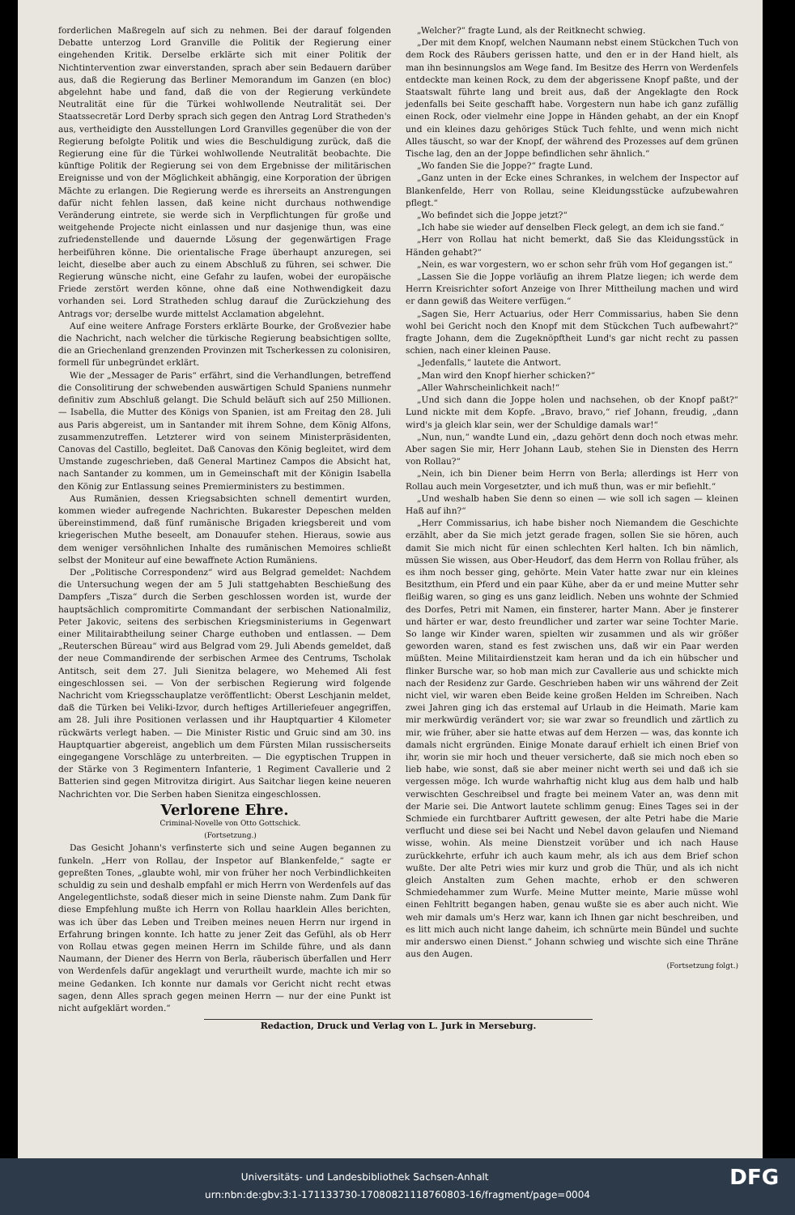forderlichen Maßregeln auf sich zu nehmen. Bei der darauf folgenden Debatte unterzog Lord Granville die Politik der Regierung einer eingehenden Kritik. Derselbe erklärte sich mit einer Politik der Nichtintervention zwar einverstanden, sprach aber sein Bedauern darüber aus, daß die Regierung das Berliner Memorandum im Ganzen (en bloc) abgelehnt habe und fand, daß die von der Regierung verkündete Neutralität eine für die Türkei wohlwollende Neutralität sei. Der Staatssecretär Lord Derby sprach sich gegen den Antrag Lord Stratheden's aus, vertheidigte den Ausstellungen Lord Granvilles gegenüber die von der Regierung befolgte Politik und wies die Beschuldigung zurück, daß die Regierung eine für die Türkei wohlwollende Neutralität beobachte. Die künftige Politik der Regierung sei von dem Ergebnisse der militärischen Ereignisse und von der Möglichkeit abhängig, eine Korporation der übrigen Mächte zu erlangen. Die Regierung werde es ihrerseits an Anstrengungen dafür nicht fehlen lassen, daß keine nicht durchaus nothwendige Veränderung eintrete, sie werde sich in Verpflichtungen für große und weitgehende Projecte nicht einlassen und nur dasjenige thun, was eine zufriedenstellende und dauernde Lösung der gegenwärtigen Frage herbeiführen könne. Die orientalische Frage überhaupt anzuregen, sei leicht, dieselbe aber auch zu einem Abschluß zu führen, sei schwer. Die Regierung wünsche nicht, eine Gefahr zu laufen, wobei der europäische Friede zerstört werden könne, ohne daß eine Nothwendigkeit dazu vorhanden sei. Lord Stratheden schlug darauf die Zurückziehung des Antrags vor; derselbe wurde mittelst Acclamation abgelehnt.
Auf eine weitere Anfrage Forsters erklärte Bourke, der Großvezier habe die Nachricht, nach welcher die türkische Regierung beabsichtigen sollte, die an Griechenland grenzenden Provinzen mit Tscherkessen zu colonisiren, formell für unbegründet erklärt.
Wie der „Messager de Paris“ erfährt, sind die Verhandlungen, betreffend die Consolitirung der schwebenden auswärtigen Schuld Spaniens nunmehr definitiv zum Abschluß gelangt. Die Schuld beläuft sich auf 250 Millionen. — Isabella, die Mutter des Königs von Spanien, ist am Freitag den 28. Juli aus Paris abgereist, um in Santander mit ihrem Sohne, dem König Alfons, zusammenzutreffen. Letzterer wird von seinem Ministerpräsidenten, Canovas del Castillo, begleitet. Daß Canovas den König begleitet, wird dem Umstande zugeschrieben, daß General Martinez Campos die Absicht hat, nach Santander zu kommen, um in Gemeinschaft mit der Königin Isabella den König zur Entlassung seines Premierministers zu bestimmen.
Aus Rumänien, dessen Kriegsabsichten schnell dementirt wurden, kommen wieder aufregende Nachrichten. Bukarester Depeschen melden übereinstimmend, daß fünf rumänische Brigaden kriegsbereit und vom kriegerischen Muthe beseelt, am Donauufer stehen. Hieraus, sowie aus dem weniger versöhnlichen Inhalte des rumänischen Memoires schließt selbst der Moniteur auf eine bewaffnete Action Rumäniens.
Der „Politische Correspondenz“ wird aus Belgrad gemeldet: Nachdem die Untersuchung wegen der am 5 Juli stattgehabten Beschießung des Dampfers „Tisza“ durch die Serben geschlossen worden ist, wurde der hauptsächlich compromitirte Commandant der serbischen Nationalmiliz, Peter Jakovic, seitens des serbischen Kriegsministeriums in Gegenwart einer Militairabtheilung seiner Charge euthoben und entlassen. — Dem „Reuterschen Büreau“ wird aus Belgrad vom 29. Juli Abends gemeldet, daß der neue Commandirende der serbischen Armee des Centrums, Tscholak Antitsch, seit dem 27. Juli Sienitza belagere, wo Mehemed Ali fest eingeschlossen sei. — Von der serbischen Regierung wird folgende Nachricht vom Kriegsschauplatze veröffentlicht: Oberst Leschjanin meldet, daß die Türken bei Veliki-Izvor, durch heftiges Artilleriefeuer angegriffen, am 28. Juli ihre Positionen verlassen und ihr Hauptquartier 4 Kilometer rückwärts verlegt haben. — Die Minister Ristic und Gruic sind am 30. ins Hauptquartier abgereist, angeblich um dem Fürsten Milan russischerseits eingegangene Vorschläge zu unterbreiten. — Die egyptischen Truppen in der Stärke von 3 Regimentern Infanterie, 1 Regiment Cavallerie und 2 Batterien sind gegen Mitrovitza dirigirt. Aus Saitchar liegen keine neueren Nachrichten vor. Die Serben haben Sienitza eingeschlossen.
Verlorene Ehre.
Criminal-Novelle von Otto Gottschick.
(Fortsetzung.)
Das Gesicht Johann's verfinsterte sich und seine Augen begannen zu funkeln. „Herr von Rollau, der Inspetor auf Blankenfelde,“ sagte er gepreßten Tones, „glaubte wohl, mir von früher her noch Verbindlichkeiten schuldig zu sein und deshalb empfahl er mich Herrn von Werdenfels auf das Angelegentlichste, sodaß dieser mich in seine Dienste nahm. Zum Dank für diese Empfehlung mußte ich Herrn von Rollau haarklein Alles berichten, was ich über das Leben und Treiben meines neuen Herrn nur irgend in Erfahrung bringen konnte. Ich hatte zu jener Zeit das Gefühl, als ob Herr von Rollau etwas gegen meinen Herrn im Schilde führe, und als dann Naumann, der Diener des Herrn von Berla, räuberisch überfallen und Herr von Werdenfels dafür angeklagt und verurtheilt wurde, machte ich mir so meine Gedanken. Ich konnte nur damals vor Gericht nicht recht etwas sagen, denn Alles sprach gegen meinen Herrn — nur der eine Punkt ist nicht aufgeklärt worden.“
„Welcher?“ fragte Lund, als der Reitknecht schwieg.
„Der mit dem Knopf, welchen Naumann nebst einem Stückchen Tuch von dem Rock des Räubers gerissen hatte, und den er in der Hand hielt, als man ihn besinnungslos am Wege fand. Im Besitze des Herrn von Werdenfels entdeckte man keinen Rock, zu dem der abgerissene Knopf paßte, und der Staatswalt führte lang und breit aus, daß der Angeklagte den Rock jedenfalls bei Seite geschafft habe. Vorgestern nun habe ich ganz zufällig einen Rock, oder vielmehr eine Joppe in Händen gehabt, an der ein Knopf und ein kleines dazu gehöriges Stück Tuch fehlte, und wenn mich nicht Alles täuscht, so war der Knopf, der während des Prozesses auf dem grünen Tische lag, den an der Joppe befindlichen sehr ähnlich.“
„Wo fanden Sie die Joppe?“ fragte Lund.
„Ganz unten in der Ecke eines Schrankes, in welchem der Inspector auf Blankenfelde, Herr von Rollau, seine Kleidungsstücke aufzubewahren pflegt.“
„Wo befindet sich die Joppe jetzt?“
„Ich habe sie wieder auf denselben Fleck gelegt, an dem ich sie fand.“
„Herr von Rollau hat nicht bemerkt, daß Sie das Kleidungsstück in Händen gehabt?“
„Nein, es war vorgestern, wo er schon sehr früh vom Hof gegangen ist.“
„Lassen Sie die Joppe vorläufig an ihrem Platze liegen; ich werde dem Herrn Kreisrichter sofort Anzeige von Ihrer Mittheilung machen und wird er dann gewiß das Weitere verfügen.“
„Sagen Sie, Herr Actuarius, oder Herr Commissarius, haben Sie denn wohl bei Gericht noch den Knopf mit dem Stückchen Tuch aufbewahrt?“ fragte Johann, dem die Zugeknöpftheit Lund's gar nicht recht zu passen schien, nach einer kleinen Pause.
„Jedenfalls,“ lautete die Antwort.
„Man wird den Knopf hierher schicken?“
„Aller Wahrscheinlichkeit nach!“
„Und sich dann die Joppe holen und nachsehen, ob der Knopf paßt?“ Lund nickte mit dem Kopfe. „Bravo, bravo,“ rief Johann, freudig, „dann wird's ja gleich klar sein, wer der Schuldige damals war!“
„Nun, nun,“ wandte Lund ein, „dazu gehört denn doch noch etwas mehr. Aber sagen Sie mir, Herr Johann Laub, stehen Sie in Diensten des Herrn von Rollau?“
„Nein, ich bin Diener beim Herrn von Berla; allerdings ist Herr von Rollau auch mein Vorgesetzter, und ich muß thun, was er mir befiehlt.“
„Und weshalb haben Sie denn so einen — wie soll ich sagen — kleinen Haß auf ihn?“
„Herr Commissarius, ich habe bisher noch Niemandem die Geschichte erzählt, aber da Sie mich jetzt gerade fragen, sollen Sie sie hören, auch damit Sie mich nicht für einen schlechten Kerl halten. Ich bin nämlich, müssen Sie wissen, aus Ober-Heudorf, das dem Herrn von Rollau früher, als es ihm noch besser ging, gehörte. Mein Vater hatte zwar nur ein kleines Besitzthum, ein Pferd und ein paar Kühe, aber da er und meine Mutter sehr fleißig waren, so ging es uns ganz leidlich. Neben uns wohnte der Schmied des Dorfes, Petri mit Namen, ein finsterer, harter Mann. Aber je finsterer und härter er war, desto freundlicher und zarter war seine Tochter Marie. So lange wir Kinder waren, spielten wir zusammen und als wir größer geworden waren, stand es fest zwischen uns, daß wir ein Paar werden müßten. Meine Militairdienstzeit kam heran und da ich ein hübscher und flinker Bursche war, so hob man mich zur Cavallerie aus und schickte mich nach der Residenz zur Garde. Geschrieben haben wir uns während der Zeit nicht viel, wir waren eben Beide keine großen Helden im Schreiben. Nach zwei Jahren ging ich das erstemal auf Urlaub in die Heimath. Marie kam mir merkwürdig verändert vor; sie war zwar so freundlich und zärtlich zu mir, wie früher, aber sie hatte etwas auf dem Herzen — was, das konnte ich damals nicht ergründen. Einige Monate darauf erhielt ich einen Brief von ihr, worin sie mir hoch und theuer versicherte, daß sie mich noch eben so lieb habe, wie sonst, daß sie aber meiner nicht werth sei und daß ich sie vergessen möge. Ich wurde wahrhaftig nicht klug aus dem halb und halb verwischten Geschreibsel und fragte bei meinem Vater an, was denn mit der Marie sei. Die Antwort lautete schlimm genug: Eines Tages sei in der Schmiede ein furchtbarer Auftritt gewesen, der alte Petri habe die Marie verflucht und diese sei bei Nacht und Nebel davon gelaufen und Niemand wisse, wohin. Als meine Dienstzeit vorüber und ich nach Hause zurückkehrte, erfuhr ich auch kaum mehr, als ich aus dem Brief schon wußte. Der alte Petri wies mir kurz und grob die Thür, und als ich nicht gleich Anstalten zum Gehen machte, erhob er den schweren Schmiedehammer zum Wurfe. Meine Mutter meinte, Marie müsse wohl einen Fehltritt begangen haben, genau wußte sie es aber auch nicht. Wie weh mir damals um's Herz war, kann ich Ihnen gar nicht beschreiben, und es litt mich auch nicht lange daheim, ich schnürte mein Bündel und suchte mir anderswo einen Dienst.“ Johann schwieg und wischte sich eine Thräne aus den Augen.
(Fortsetzung folgt.)
Redaction, Druck und Verlag von L. Jurk in Merseburg.
DFG Universitäts- und Landesbibliothek Sachsen-Anhalt
urn:nbn:de:gbv:3:1-171133730-17080821118760803-16/fragment/page=0004